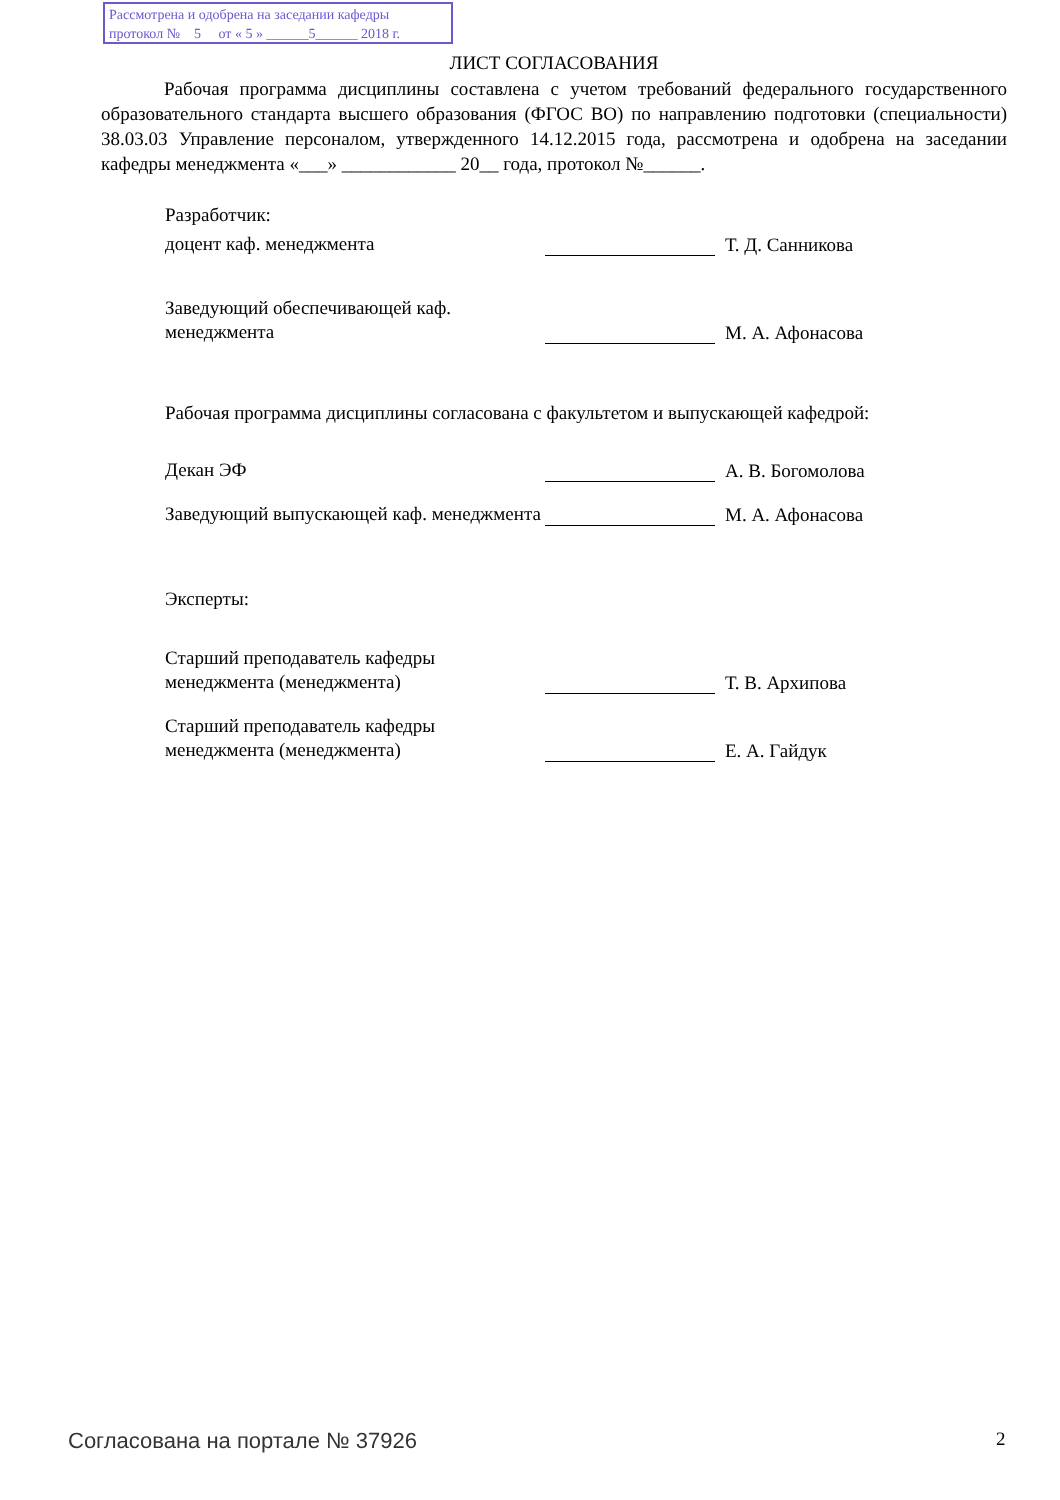Рассмотрена и одобрена на заседании кафедры
протокол № 5 от « 5 » ______5______ 2018 г.
ЛИСТ СОГЛАСОВАНИЯ
Рабочая программа дисциплины составлена с учетом требований федерального государственного образовательного стандарта высшего образования (ФГОС ВО) по направлению подготовки (специальности) 38.03.03 Управление персоналом, утвержденного 14.12.2015 года, рассмотрена и одобрена на заседании кафедры менеджмента «___» ____________ 20__ года, протокол №______.
Разработчик:
доцент каф. менеджмента
Т. Д. Санникова
Заведующий обеспечивающей каф. менеджмента
М. А. Афонасова
Рабочая программа дисциплины согласована с факультетом и выпускающей кафедрой:
Декан ЭФ
А. В. Богомолова
Заведующий выпускающей каф. менеджмента
М. А. Афонасова
Эксперты:
Старший преподаватель кафедры менеджмента (менеджмента)
Т. В. Архипова
Старший преподаватель кафедры менеджмента (менеджмента)
Е. А. Гайдук
Согласована на портале № 37926 2